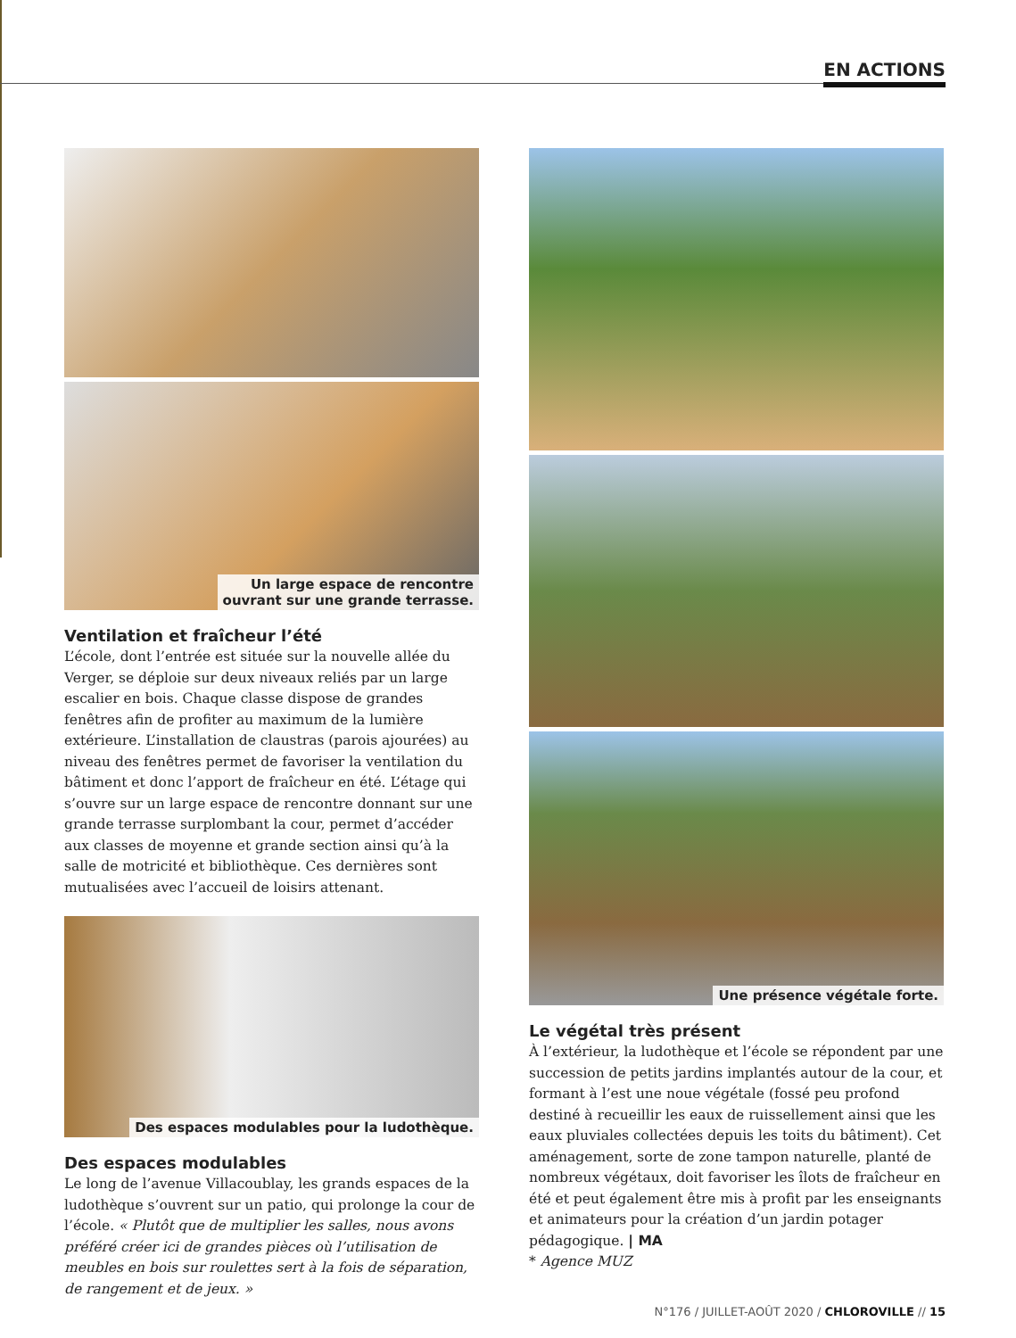EN ACTIONS
Un large espace de rencontre
ouvrant sur une grande terrasse.
Ventilation et fraîcheur l’été
L’école, dont l’entrée est située sur la nouvelle allée du Verger, se déploie sur deux niveaux reliés par un large escalier en bois. Chaque classe dispose de grandes fenêtres afin de profiter au maximum de la lumière extérieure. L’installation de claustras (parois ajourées) au niveau des fenêtres permet de favoriser la ventilation du bâtiment et donc l’apport de fraîcheur en été. L’étage qui s’ouvre sur un large espace de rencontre donnant sur une grande terrasse surplombant la cour, permet d’accéder aux classes de moyenne et grande section ainsi qu’à la salle de motricité et bibliothèque. Ces dernières sont mutualisées avec l’accueil de loisirs attenant.
Des espaces modulables pour la ludothèque.
Des espaces modulables
Le long de l’avenue Villacoublay, les grands espaces de la ludothèque s’ouvrent sur un patio, qui prolonge la cour de l’école. « Plutôt que de multiplier les salles, nous avons préféré créer ici de grandes pièces où l’utilisation de meubles en bois sur roulettes sert à la fois de séparation, de rangement et de jeux. »
Une présence végétale forte.
Le végétal très présent
À l’extérieur, la ludothèque et l’école se répondent par une succession de petits jardins implantés autour de la cour, et formant à l’est une noue végétale (fossé peu profond destiné à recueillir les eaux de ruissellement ainsi que les eaux pluviales collectées depuis les toits du bâtiment). Cet aménagement, sorte de zone tampon naturelle, planté de nombreux végétaux, doit favoriser les îlots de fraîcheur en été et peut également être mis à profit par les enseignants et animateurs pour la création d’un jardin potager pédagogique. | MA
* Agence MUZ
N°176 / JUILLET-AOÛT 2020 / CHLOROVILLE // 15